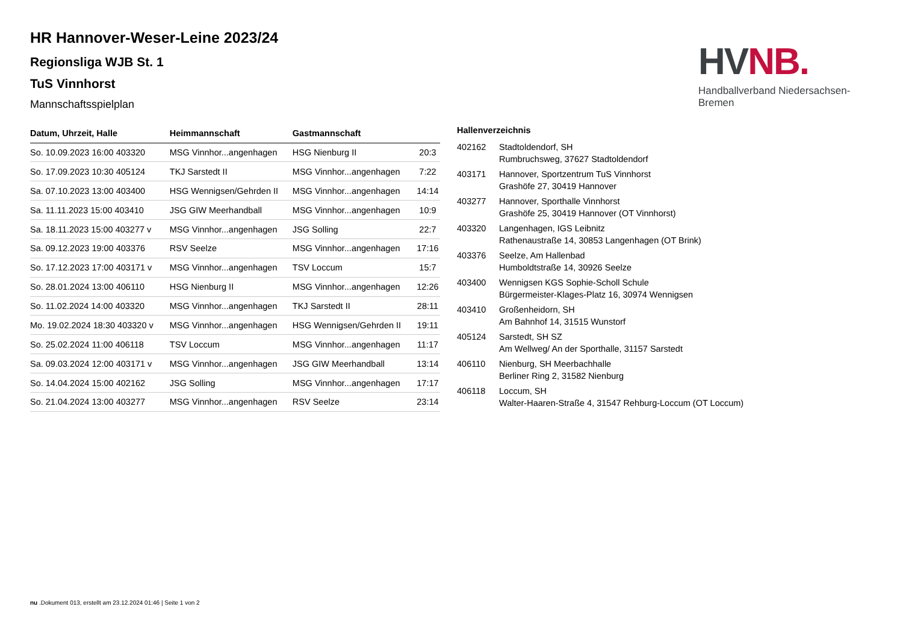HR Hannover-Weser-Leine 2023/24
Regionsliga WJB St. 1
TuS Vinnhorst
Mannschaftsspielplan
HVNB.
Handballverband Niedersachsen-Bremen
| Datum, Uhrzeit, Halle | Heimmannschaft | Gastmannschaft | |
| --- | --- | --- | --- |
| So. 10.09.2023 16:00 403320 | MSG Vinnhor...angenhagen | HSG Nienburg II | 20:3 |
| So. 17.09.2023 10:30 405124 | TKJ Sarstedt II | MSG Vinnhor...angenhagen | 7:22 |
| Sa. 07.10.2023 13:00 403400 | HSG Wennigsen/Gehrden II | MSG Vinnhor...angenhagen | 14:14 |
| Sa. 11.11.2023 15:00 403410 | JSG GIW Meerhandball | MSG Vinnhor...angenhagen | 10:9 |
| Sa. 18.11.2023 15:00 403277 v | MSG Vinnhor...angenhagen | JSG Solling | 22:7 |
| Sa. 09.12.2023 19:00 403376 | RSV Seelze | MSG Vinnhor...angenhagen | 17:16 |
| So. 17.12.2023 17:00 403171 v | MSG Vinnhor...angenhagen | TSV Loccum | 15:7 |
| So. 28.01.2024 13:00 406110 | HSG Nienburg II | MSG Vinnhor...angenhagen | 12:26 |
| So. 11.02.2024 14:00 403320 | MSG Vinnhor...angenhagen | TKJ Sarstedt II | 28:11 |
| Mo. 19.02.2024 18:30 403320 v | MSG Vinnhor...angenhagen | HSG Wennigsen/Gehrden II | 19:11 |
| So. 25.02.2024 11:00 406118 | TSV Loccum | MSG Vinnhor...angenhagen | 11:17 |
| Sa. 09.03.2024 12:00 403171 v | MSG Vinnhor...angenhagen | JSG GIW Meerhandball | 13:14 |
| So. 14.04.2024 15:00 402162 | JSG Solling | MSG Vinnhor...angenhagen | 17:17 |
| So. 21.04.2024 13:00 403277 | MSG Vinnhor...angenhagen | RSV Seelze | 23:14 |
Hallenverzeichnis
402162 Stadtoldendorf, SH
Rumbruchsweg, 37627 Stadtoldendorf
403171 Hannover, Sportzentrum TuS Vinnhorst
Grashöfe 27, 30419 Hannover
403277 Hannover, Sporthalle Vinnhorst
Grashöfe 25, 30419 Hannover (OT Vinnhorst)
403320 Langenhagen, IGS Leibnitz
Rathenaustraße 14, 30853 Langenhagen (OT Brink)
403376 Seelze, Am Hallenbad
Humboldtstraße 14, 30926 Seelze
403400 Wennigsen KGS Sophie-Scholl Schule
Bürgermeister-Klages-Platz 16, 30974 Wennigsen
403410 Großenheidorn, SH
Am Bahnhof 14, 31515 Wunstorf
405124 Sarstedt, SH SZ
Am Wellweg/ An der Sporthalle, 31157 Sarstedt
406110 Nienburg, SH Meerbachhalle
Berliner Ring 2, 31582 Nienburg
406118 Loccum, SH
Walter-Haaren-Straße 4, 31547 Rehburg-Loccum (OT Loccum)
nu .Dokument 013, erstellt am 23.12.2024 01:46 | Seite 1 von 2